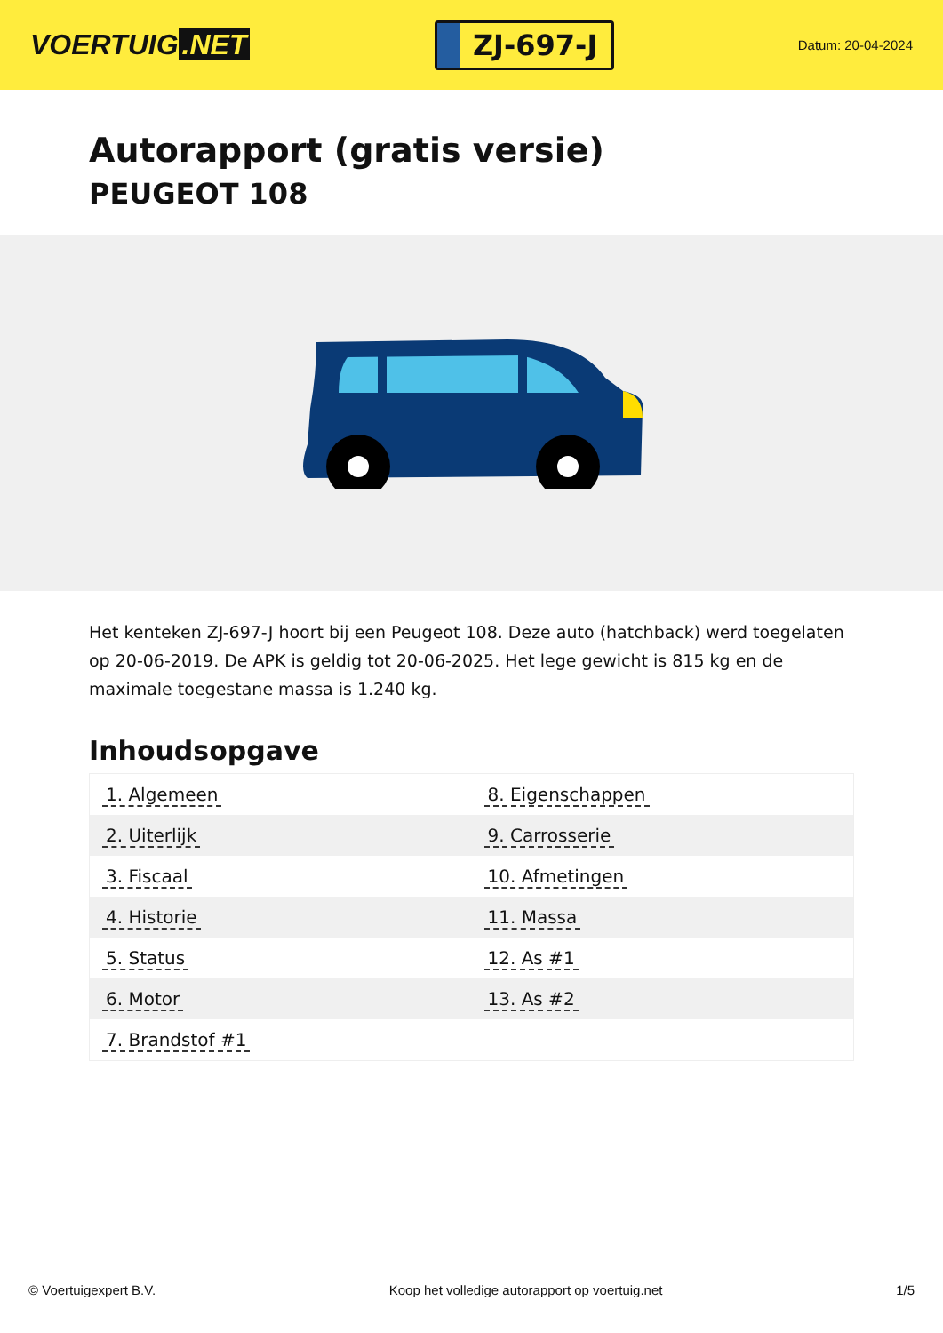VOERTUIG.NET
ZJ-697-J
Datum: 20-04-2024
Autorapport (gratis versie)
PEUGEOT 108
Het kenteken ZJ-697-J hoort bij een Peugeot 108. Deze auto (hatchback) werd toegelaten op 20-06-2019. De APK is geldig tot 20-06-2025. Het lege gewicht is 815 kg en de maximale toegestane massa is 1.240 kg.
Inhoudsopgave
| 1. Algemeen | 8. Eigenschappen |
| 2. Uiterlijk | 9. Carrosserie |
| 3. Fiscaal | 10. Afmetingen |
| 4. Historie | 11. Massa |
| 5. Status | 12. As #1 |
| 6. Motor | 13. As #2 |
| 7. Brandstof #1 | |
© Voertuigexpert B.V. Koop het volledige autorapport op voertuig.net 1/5